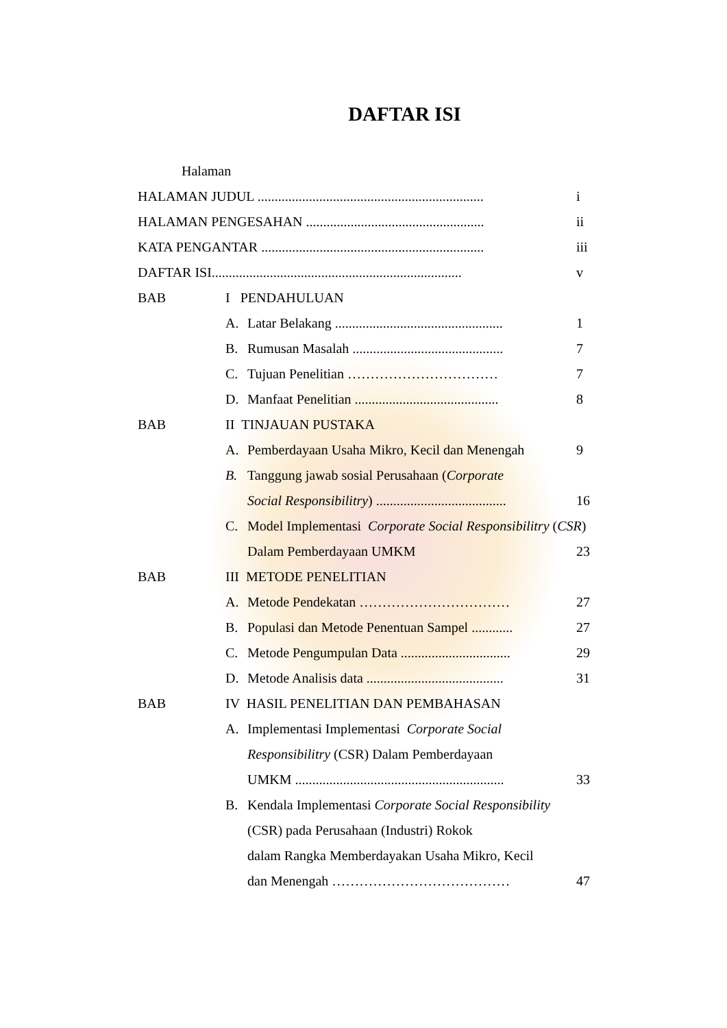DAFTAR ISI
| Halaman | | | | |
| HALAMAN JUDUL .................................................................. | | | | i |
| HALAMAN PENGESAHAN .................................................... | | | | ii |
| KATA PENGANTAR ................................................................. | | | | iii |
| DAFTAR ISI......................................................................... | | | | v |
| BAB | I PENDAHULUAN | | | |
| | A. | Latar Belakang ................................................. | | 1 |
| | B. | Rumusan Masalah ............................................ | | 7 |
| | C. | Tujuan Penelitian …………………………… | | 7 |
| | D. | Manfaat Penelitian .......................................... | | 8 |
| BAB | II TINJAUAN PUSTAKA | | | |
| | A. | Pemberdayaan Usaha Mikro, Kecil dan Menengah | | 9 |
| | B. | Tanggung jawab sosial Perusahaan ( Corporate | | |
| | | Social Responsibilitry ) ...................................... | | 16 |
| | C. | Model Implementasi Corporate Social Responsibilitry ( CSR ) | | |
| | | Dalam Pemberdayaan UMKM | | 23 |
| BAB | III METODE PENELITIAN | | | |
| | A. | Metode Pendekatan …………………………… | | 27 |
| | B. | Populasi dan Metode Penentuan Sampel ............ | | 27 |
| | C. | Metode Pengumpulan Data ................................ | | 29 |
| | D. | Metode Analisis data ........................................ | | 31 |
| BAB | IV HASIL PENELITIAN DAN PEMBAHASAN | | | |
| | A. | Implementasi Implementasi Corporate Social | | |
| | | Responsibilitry (CSR) Dalam Pemberdayaan | | |
| | | UMKM ............................................................. | | 33 |
| | B. | Kendala Implementasi Corporate Social Responsibility | | |
| | | (CSR) pada Perusahaan (Industri) Rokok | | |
| | | dalam Rangka Memberdayakan Usaha Mikro, Kecil | | |
| | | dan Menengah ………………………………… | | 47 |